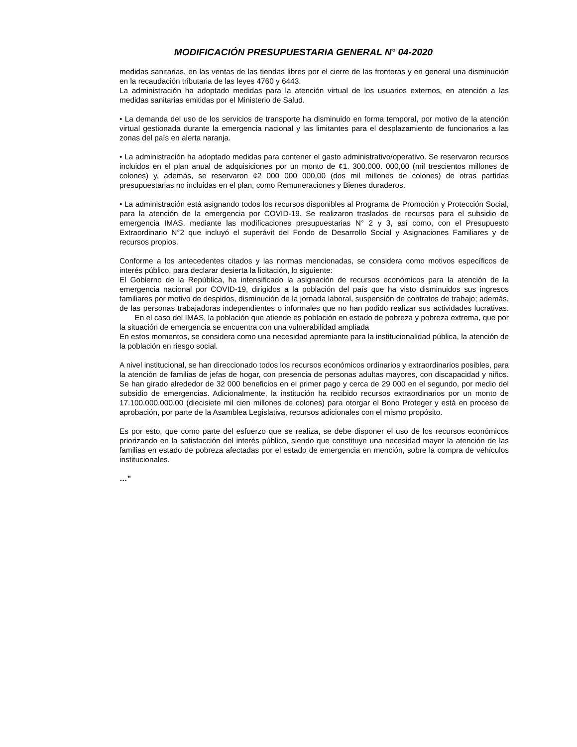MODIFICACIÓN PRESUPUESTARIA GENERAL N° 04-2020
medidas sanitarias, en las ventas de las tiendas libres por el cierre de las fronteras y en general una disminución en la recaudación tributaria de las leyes 4760 y 6443.
La administración ha adoptado medidas para la atención virtual de los usuarios externos, en atención a las medidas sanitarias emitidas por el Ministerio de Salud.
• La demanda del uso de los servicios de transporte ha disminuido en forma temporal, por motivo de la atención virtual gestionada durante la emergencia nacional y las limitantes para el desplazamiento de funcionarios a las zonas del país en alerta naranja.
• La administración ha adoptado medidas para contener el gasto administrativo/operativo. Se reservaron recursos incluidos en el plan anual de adquisiciones por un monto de ¢1. 300.000. 000,00 (mil trescientos millones de colones) y, además, se reservaron ¢2 000 000 000,00 (dos mil millones de colones) de otras partidas presupuestarias no incluidas en el plan, como Remuneraciones y Bienes duraderos.
• La administración está asignando todos los recursos disponibles al Programa de Promoción y Protección Social, para la atención de la emergencia por COVID-19. Se realizaron traslados de recursos para el subsidio de emergencia IMAS, mediante las modificaciones presupuestarias N° 2 y 3, así como, con el Presupuesto Extraordinario N°2 que incluyó el superávit del Fondo de Desarrollo Social y Asignaciones Familiares y de recursos propios.
Conforme a los antecedentes citados y las normas mencionadas, se considera como motivos específicos de interés público, para declarar desierta la licitación, lo siguiente:
El Gobierno de la República, ha intensificado la asignación de recursos económicos para la atención de la emergencia nacional por COVID-19, dirigidos a la población del país que ha visto disminuidos sus ingresos familiares por motivo de despidos, disminución de la jornada laboral, suspensión de contratos de trabajo; además, de las personas trabajadoras independientes o informales que no han podido realizar sus actividades lucrativas. En el caso del IMAS, la población que atiende es población en estado de pobreza y pobreza extrema, que por la situación de emergencia se encuentra con una vulnerabilidad ampliada
En estos momentos, se considera como una necesidad apremiante para la institucionalidad pública, la atención de la población en riesgo social.
A nivel institucional, se han direccionado todos los recursos económicos ordinarios y extraordinarios posibles, para la atención de familias de jefas de hogar, con presencia de personas adultas mayores, con discapacidad y niños. Se han girado alrededor de 32 000 beneficios en el primer pago y cerca de 29 000 en el segundo, por medio del subsidio de emergencias. Adicionalmente, la institución ha recibido recursos extraordinarios por un monto de 17.100.000.000.00 (diecisiete mil cien millones de colones) para otorgar el Bono Proteger y está en proceso de aprobación, por parte de la Asamblea Legislativa, recursos adicionales con el mismo propósito.
Es por esto, que como parte del esfuerzo que se realiza, se debe disponer el uso de los recursos económicos priorizando en la satisfacción del interés público, siendo que constituye una necesidad mayor la atención de las familias en estado de pobreza afectadas por el estado de emergencia en mención, sobre la compra de vehículos institucionales.
…”